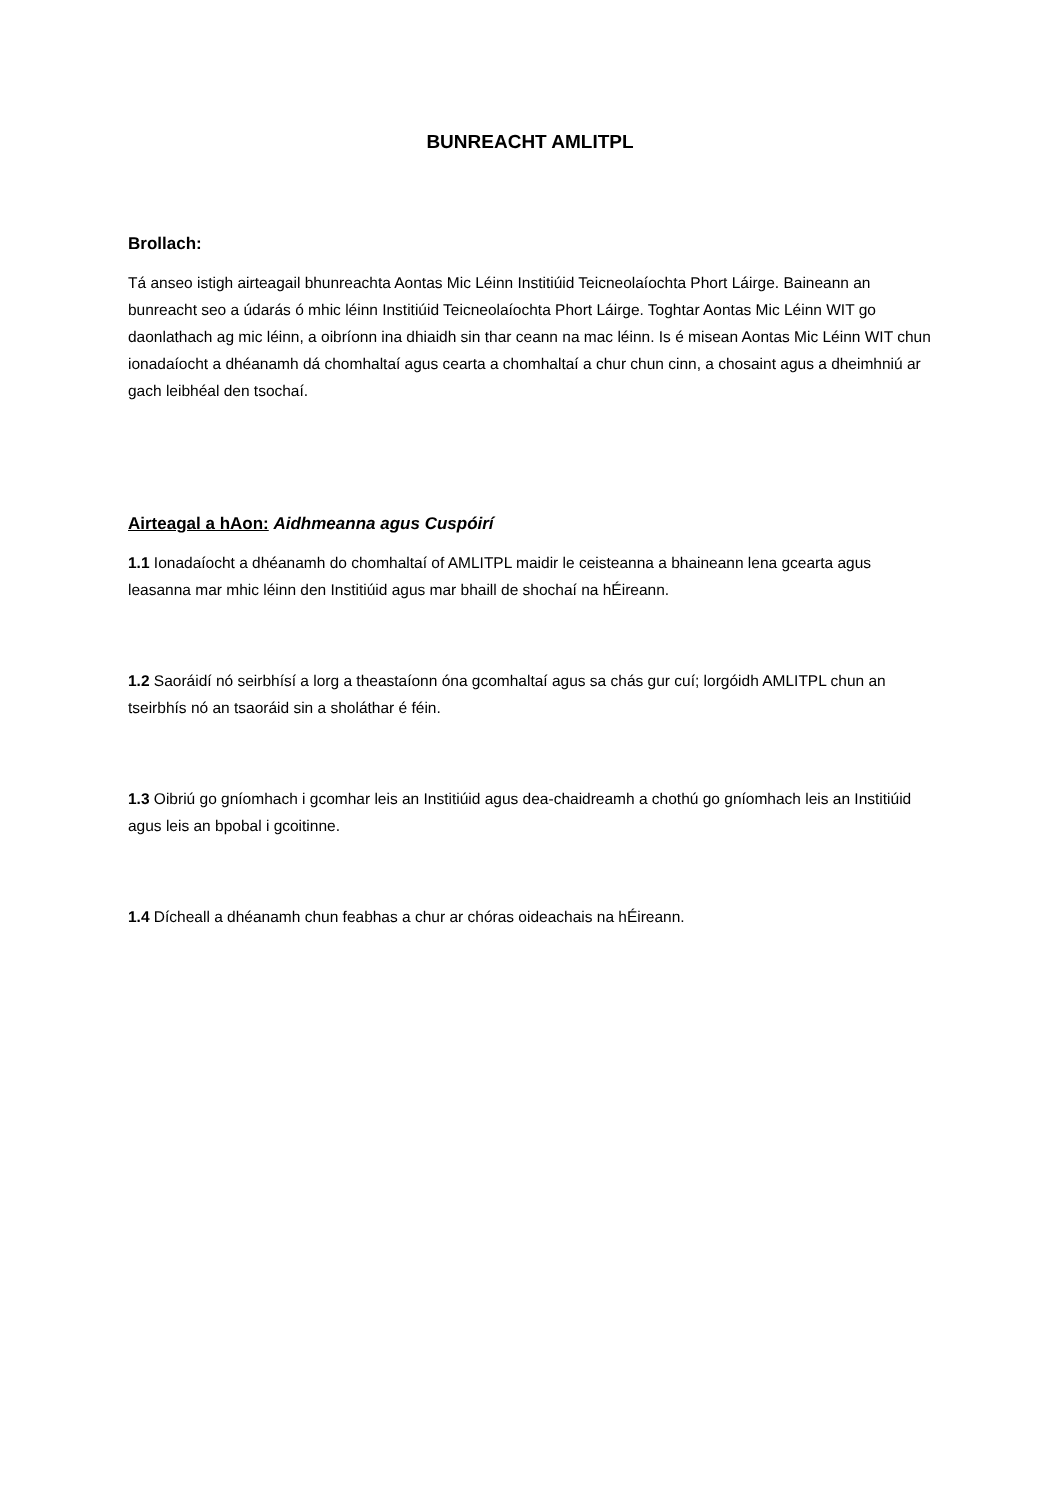BUNREACHT AMLITPL
Brollach:
Tá anseo istigh airteagail bhunreachta Aontas Mic Léinn Institiúid Teicneolaíochta Phort Láirge. Baineann an bunreacht seo a údarás ó mhic léinn Institiúid Teicneolaíochta Phort Láirge. Toghtar Aontas Mic Léinn WIT go daonlathach ag mic léinn, a oibríonn ina dhiaidh sin thar ceann na mac léinn. Is é misean Aontas Mic Léinn WIT chun ionadaíocht a dhéanamh dá chomhaltaí agus cearta a chomhaltaí a chur chun cinn, a chosaint agus a dheimhniú ar gach leibhéal den tsochaí.
Airteagal a hAon: Aidhmeanna agus Cuspóirí
1.1 Ionadaíocht a dhéanamh do chomhaltaí of AMLITPL maidir le ceisteanna a bhaineann lena gcearta agus leasanna mar mhic léinn den Institiúid agus mar bhaill de shochaí na hÉireann.
1.2 Saoráidí nó seirbhísí a lorg a theastaíonn óna gcomhaltaí agus sa chás gur cuí; lorgóidh AMLITPL chun an tseirbhís nó an tsaoráid sin a sholáthar é féin.
1.3 Oibriú go gníomhach i gcomhar leis an Institiúid agus dea-chaidreamh a chothú go gníomhach leis an Institiúid agus leis an bpobal i gcoitinne.
1.4 Dícheall a dhéanamh chun feabhas a chur ar chóras oideachais na hÉireann.